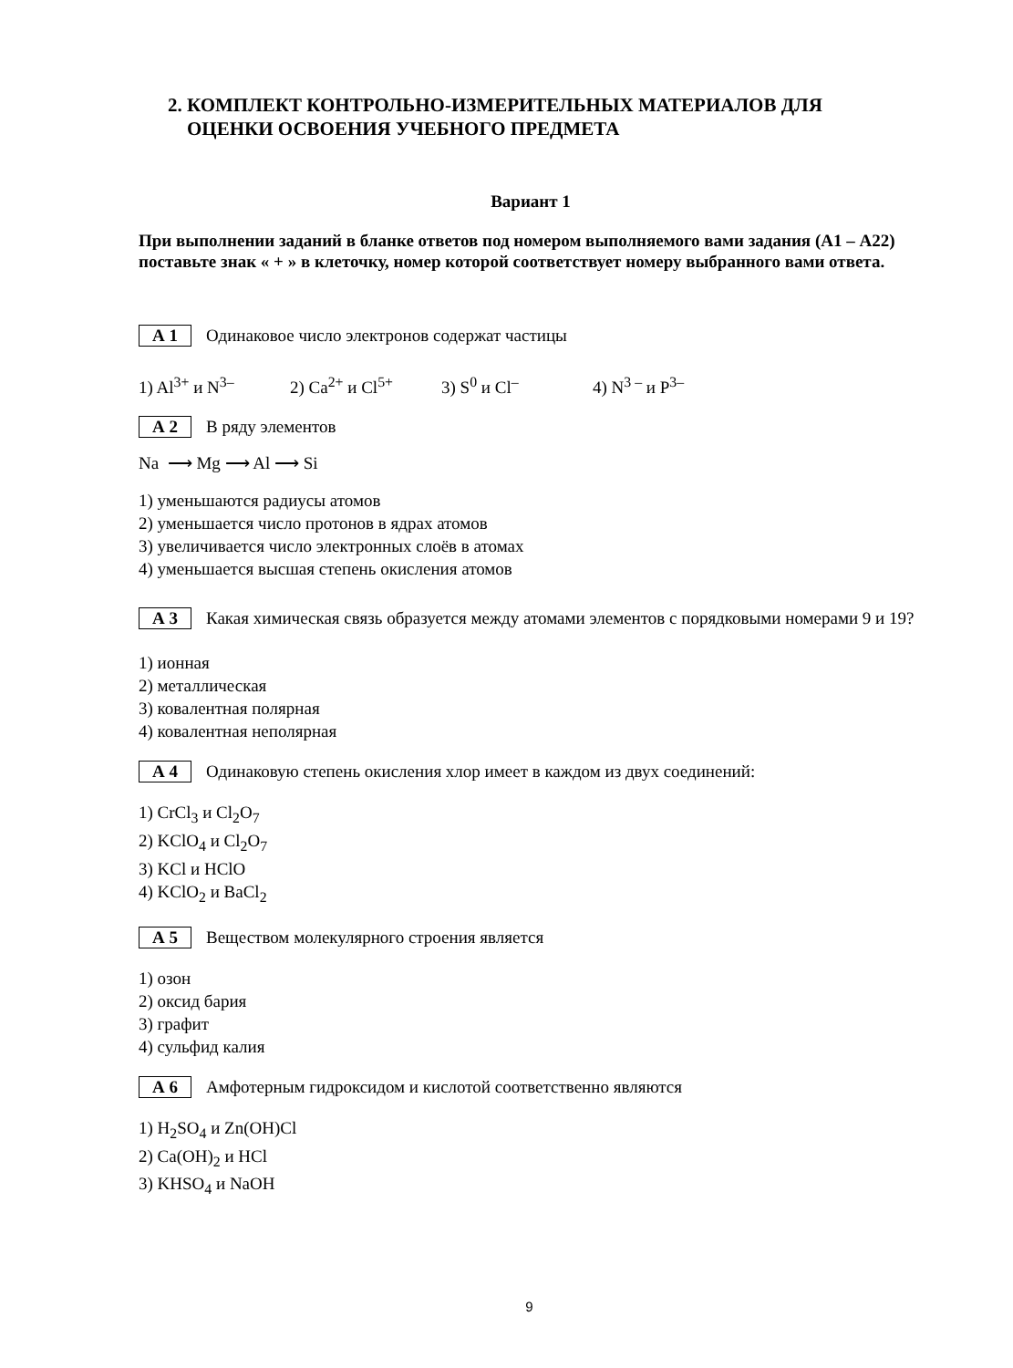2. КОМПЛЕКТ КОНТРОЛЬНО-ИЗМЕРИТЕЛЬНЫХ МАТЕРИАЛОВ ДЛЯ
ОЦЕНКИ ОСВОЕНИЯ УЧЕБНОГО ПРЕДМЕТА
Вариант 1
При выполнении заданий в бланке ответов под номером выполняемого вами задания (А1 – А22) поставьте знак « + » в клеточку, номер которой соответствует номеру выбранного вами ответа.
А 1
Одинаковое число электронов содержат частицы
1) Al<sup>3+</sup> и N<sup>3–</sup> 2) Ca<sup>2+</sup> и Cl<sup>5+</sup> 3) S<sup>0</sup> и Cl<sup>–</sup> 4) N<sup>3 –</sup> и P<sup>3–</sup>
А 2
В ряду элементов
Na ⟶ Mg ⟶ Al ⟶ Si
1) уменьшаются радиусы атомов
2) уменьшается число протонов в ядрах атомов
3) увеличивается число электронных слоёв в атомах
4) уменьшается высшая степень окисления атомов
А 3
Какая химическая связь образуется между атомами элементов с порядковыми номерами 9 и 19?
1) ионная
2) металлическая
3) ковалентная полярная
4) ковалентная неполярная
А 4
Одинаковую степень окисления хлор имеет в каждом из двух соединений:
1) CrCl<sub>3</sub> и Cl<sub>2</sub>O<sub>7</sub>
2) KClO<sub>4</sub> и Cl<sub>2</sub>O<sub>7</sub>
3) KCl и HClO
4) KClO<sub>2</sub> и BaCl<sub>2</sub>
А 5
Веществом молекулярного строения является
1) озон
2) оксид бария
3) графит
4) сульфид калия
А 6
Амфотерным гидроксидом и кислотой соответственно являются
1) H<sub>2</sub>SO<sub>4</sub> и Zn(OH)Cl
2) Ca(OH)<sub>2</sub> и HCl
3) KHSO<sub>4</sub> и NaOH
9